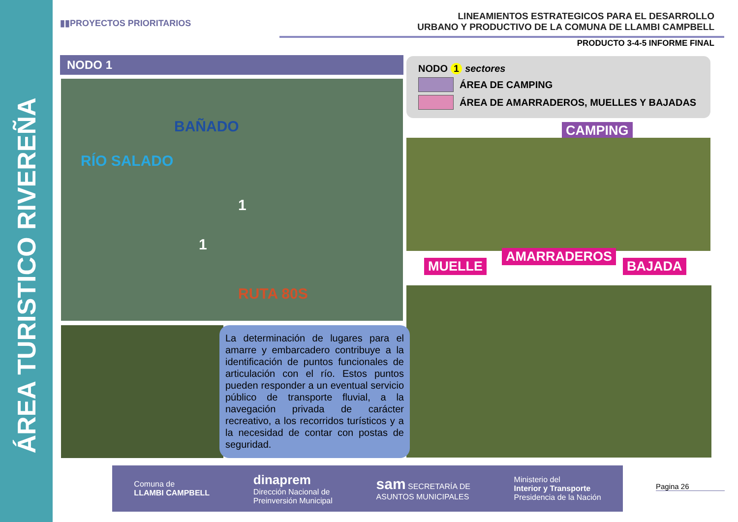ÁREA TURISTICO RIVEREÑA
▮▮PROYECTOS PRIORITARIOS
LINEAMIENTOS ESTRATEGICOS PARA EL DESARROLLO
URBANO Y PRODUCTIVO DE LA COMUNA DE LLAMBI CAMPBELL
PRODUCTO 3-4-5 INFORME FINAL
NODO 1
RÍO SALADO
BAÑADO
1
1
RUTA 80S
NODO 1 sectores
ÁREA DE CAMPING
ÁREA DE AMARRADEROS, MUELLES Y BAJADAS
CAMPING
MUELLE
AMARRADEROS
BAJADA
La determinación de lugares para el amarre y embarcadero contribuye a la identificación de puntos funcionales de articulación con el río. Estos puntos pueden responder a un eventual servicio público de transporte fluvial, a la navegación privada de carácter recreativo, a los recorridos turísticos y a la necesidad de contar con postas de seguridad.
Comuna de
LLAMBI CAMPBELL
dinaprem
Dirección Nacional de
Preinversión Municipal
sam SECRETARÍA DE
ASUNTOS MUNICIPALES
Ministerio del
Interior y Transporte
Presidencia de la Nación
Pagina 26